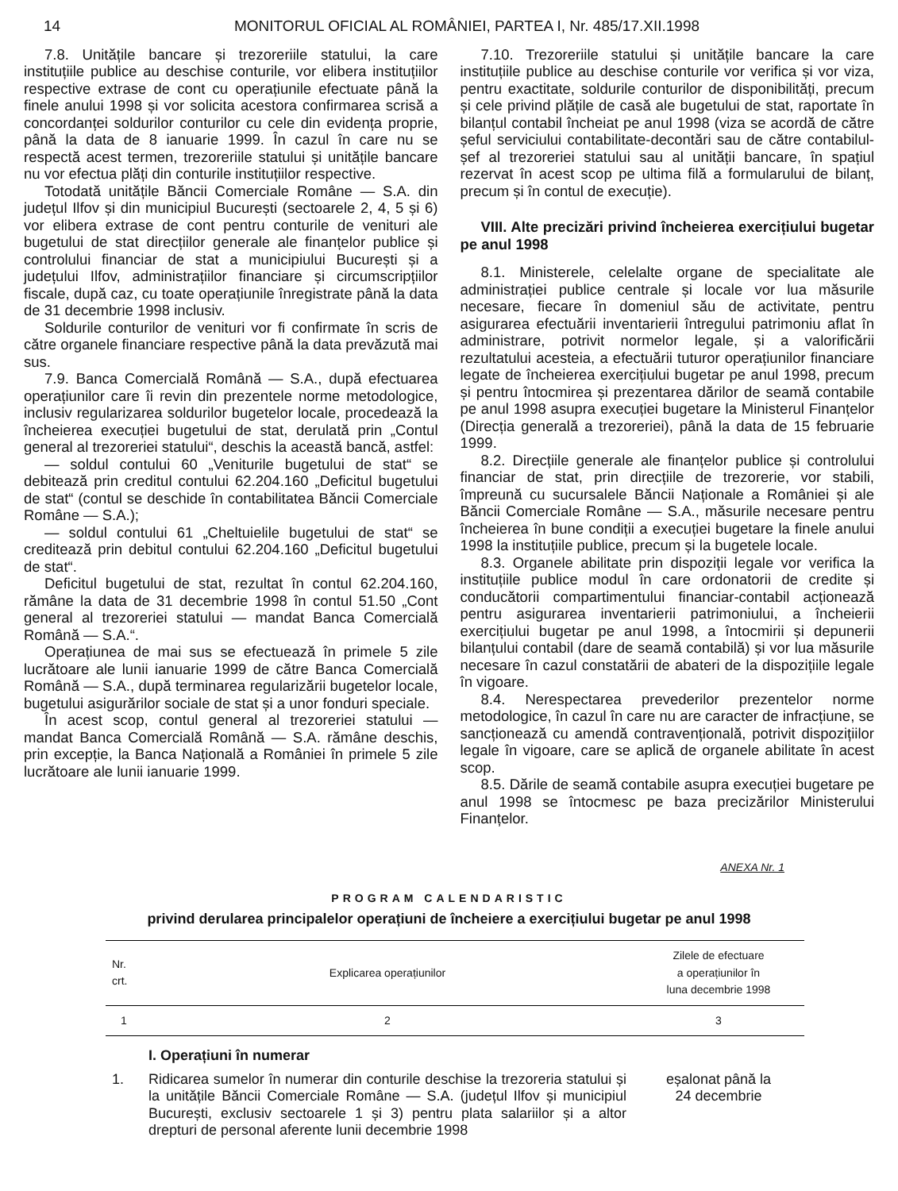14 MONITORUL OFICIAL AL ROMÂNIEI, PARTEA I, Nr. 485/17.XII.1998
7.8. Unitățile bancare și trezoreriile statului, la care instituțiile publice au deschise conturile, vor elibera instituțiilor respective extrase de cont cu operațiunile efectuate până la finele anului 1998 și vor solicita acestora confirmarea scrisă a concordanței soldurilor conturilor cu cele din evidența proprie, până la data de 8 ianuarie 1999. În cazul în care nu se respectă acest termen, trezoreriile statului și unitățile bancare nu vor efectua plăți din conturile instituțiilor respective.
Totodată unitățile Băncii Comerciale Române — S.A. din județul Ilfov și din municipiul București (sectoarele 2, 4, 5 și 6) vor elibera extrase de cont pentru conturile de venituri ale bugetului de stat direcțiilor generale ale finanțelor publice și controlului financiar de stat a municipiului București și a județului Ilfov, administrațiilor financiare și circumscripțiilor fiscale, după caz, cu toate operațiunile înregistrate până la data de 31 decembrie 1998 inclusiv.
Soldurile conturilor de venituri vor fi confirmate în scris de către organele financiare respective până la data prevăzută mai sus.
7.9. Banca Comercială Română — S.A., după efectuarea operațiunilor care îi revin din prezentele norme metodologice, inclusiv regularizarea soldurilor bugetelor locale, procedează la încheierea execuției bugetului de stat, derulată prin „Contul general al trezoreriei statului“, deschis la această bancă, astfel:
— soldul contului 60 „Veniturile bugetului de stat“ se debitează prin creditul contului 62.204.160 „Deficitul bugetului de stat“ (contul se deschide în contabilitatea Băncii Comerciale Române — S.A.);
— soldul contului 61 „Cheltuielile bugetului de stat“ se creditează prin debitul contului 62.204.160 „Deficitul bugetului de stat“.
Deficitul bugetului de stat, rezultat în contul 62.204.160, rămâne la data de 31 decembrie 1998 în contul 51.50 „Cont general al trezoreriei statului — mandat Banca Comercială Română — S.A.“.
Operațiunea de mai sus se efectuează în primele 5 zile lucrătoare ale lunii ianuarie 1999 de către Banca Comercială Română — S.A., după terminarea regularizării bugetelor locale, bugetului asigurărilor sociale de stat și a unor fonduri speciale.
În acest scop, contul general al trezoreriei statului — mandat Banca Comercială Română — S.A. rămâne deschis, prin excepție, la Banca Națională a României în primele 5 zile lucrătoare ale lunii ianuarie 1999.
7.10. Trezoreriile statului și unitățile bancare la care instituțiile publice au deschise conturile vor verifica și vor viza, pentru exactitate, soldurile conturilor de disponibilități, precum și cele privind plățile de casă ale bugetului de stat, raportate în bilanțul contabil încheiat pe anul 1998 (viza se acordă de către șeful serviciului contabilitate-decontări sau de către contabilul-șef al trezoreriei statului sau al unității bancare, în spațiul rezervat în acest scop pe ultima filă a formularului de bilanț, precum și în contul de execuție).
VIII. Alte precizări privind încheierea exercițiului bugetar pe anul 1998
8.1. Ministerele, celelalte organe de specialitate ale administrației publice centrale și locale vor lua măsurile necesare, fiecare în domeniul său de activitate, pentru asigurarea efectuării inventarierii întregului patrimoniu aflat în administrare, potrivit normelor legale, și a valorificării rezultatului acesteia, a efectuării tuturor operațiunilor financiare legate de încheierea exercițiului bugetar pe anul 1998, precum și pentru întocmirea și prezentarea dărilor de seamă contabile pe anul 1998 asupra execuției bugetare la Ministerul Finanțelor (Direcția generală a trezoreriei), până la data de 15 februarie 1999.
8.2. Direcțiile generale ale finanțelor publice și controlului financiar de stat, prin direcțiile de trezorerie, vor stabili, împreună cu sucursalele Băncii Naționale a României și ale Băncii Comerciale Române — S.A., măsurile necesare pentru încheierea în bune condiții a execuției bugetare la finele anului 1998 la instituțiile publice, precum și la bugetele locale.
8.3. Organele abilitate prin dispoziții legale vor verifica la instituțiile publice modul în care ordonatorii de credite și conducătorii compartimentului financiar-contabil acționează pentru asigurarea inventarierii patrimoniului, a încheierii exercițiului bugetar pe anul 1998, a întocmirii și depunerii bilanțului contabil (dare de seamă contabilă) și vor lua măsurile necesare în cazul constatării de abateri de la dispozițiile legale în vigoare.
8.4. Nerespectarea prevederilor prezentelor norme metodologice, în cazul în care nu are caracter de infracțiune, se sancționează cu amendă contravențională, potrivit dispozițiilor legale în vigoare, care se aplică de organele abilitate în acest scop.
8.5. Dările de seamă contabile asupra execuției bugetare pe anul 1998 se întocmesc pe baza precizărilor Ministerului Finanțelor.
ANEXA Nr. 1
PROGRAM CALENDARISTIC
privind derularea principalelor operațiuni de încheiere a exercițiului bugetar pe anul 1998
| Nr. crt. | Explicarea operațiunilor | Zilele de efectuare a operațiunilor în luna decembrie 1998 |
| --- | --- | --- |
| 1 | 2 | 3 |
| | I. Operațiuni în numerar | |
| 1. | Ridicarea sumelor în numerar din conturile deschise la trezoreria statului și la unitățile Băncii Comerciale Române — S.A. (județul Ilfov și municipiul București, exclusiv sectoarele 1 și 3) pentru plata salariilor și a altor drepturi de personal aferente lunii decembrie 1998 | eșalonat până la 24 decembrie |